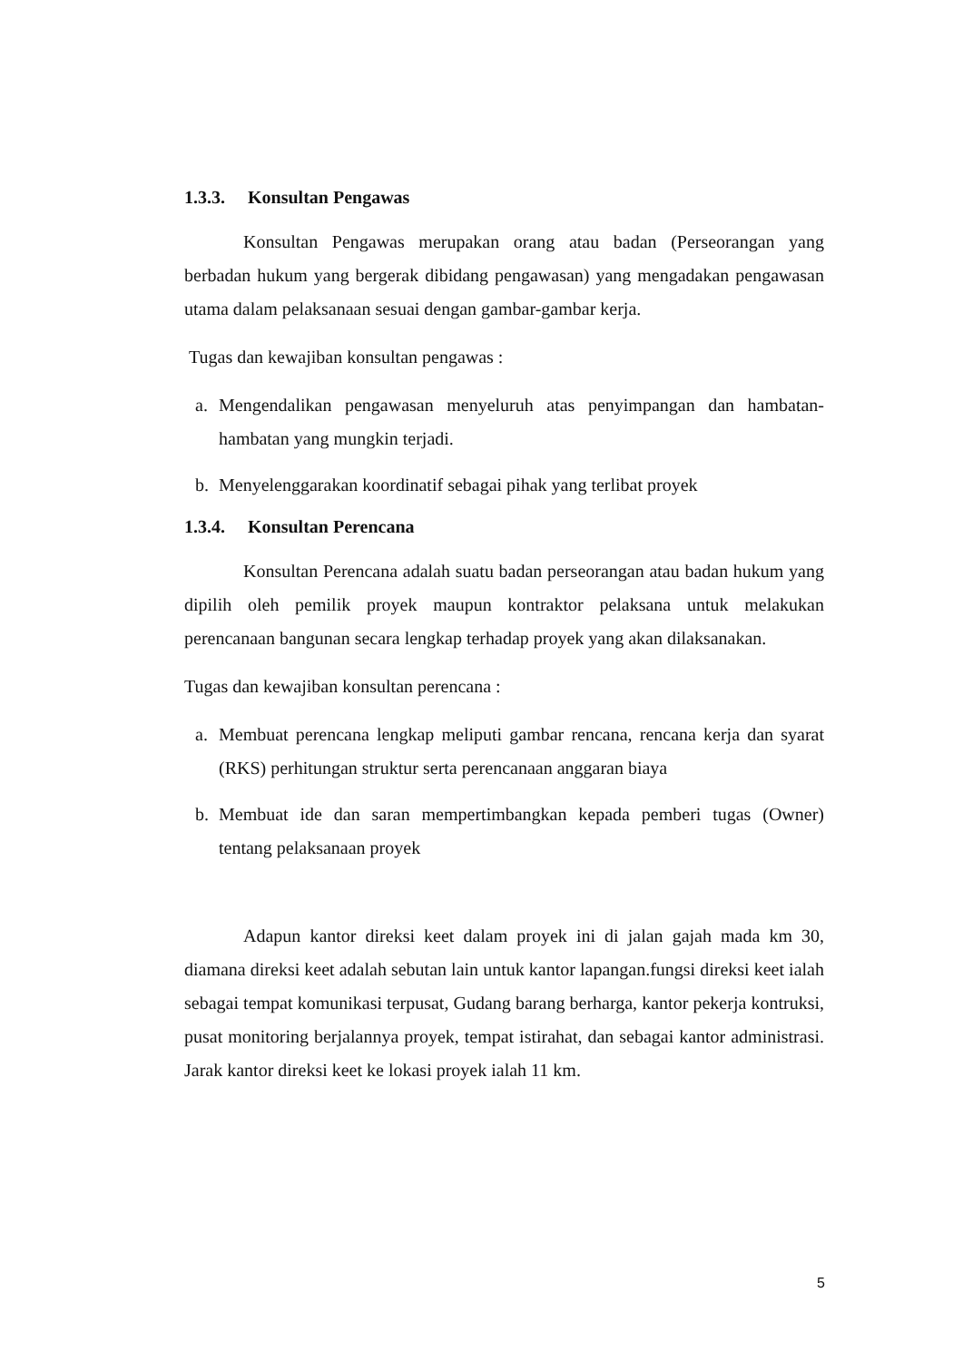1.3.3. Konsultan Pengawas
Konsultan Pengawas merupakan orang atau badan (Perseorangan yang berbadan hukum yang bergerak dibidang pengawasan) yang mengadakan pengawasan utama dalam pelaksanaan sesuai dengan gambar-gambar kerja.
Tugas dan kewajiban konsultan pengawas :
a. Mengendalikan pengawasan menyeluruh atas penyimpangan dan hambatan-hambatan yang mungkin terjadi.
b. Menyelenggarakan koordinatif sebagai pihak yang terlibat proyek
1.3.4. Konsultan Perencana
Konsultan Perencana adalah suatu badan perseorangan atau badan hukum yang dipilih oleh pemilik proyek maupun kontraktor pelaksana untuk melakukan perencanaan bangunan secara lengkap terhadap proyek yang akan dilaksanakan.
Tugas dan kewajiban konsultan perencana :
a. Membuat perencana lengkap meliputi gambar rencana, rencana kerja dan syarat (RKS) perhitungan struktur serta perencanaan anggaran biaya
b. Membuat ide dan saran mempertimbangkan kepada pemberi tugas (Owner) tentang pelaksanaan proyek
Adapun kantor direksi keet dalam proyek ini di jalan gajah mada km 30, diamana direksi keet adalah sebutan lain untuk kantor lapangan.fungsi direksi keet ialah sebagai tempat komunikasi terpusat, Gudang barang berharga, kantor pekerja kontruksi, pusat monitoring berjalannya proyek, tempat istirahat, dan sebagai kantor administrasi. Jarak kantor direksi keet ke lokasi proyek ialah 11 km.
5